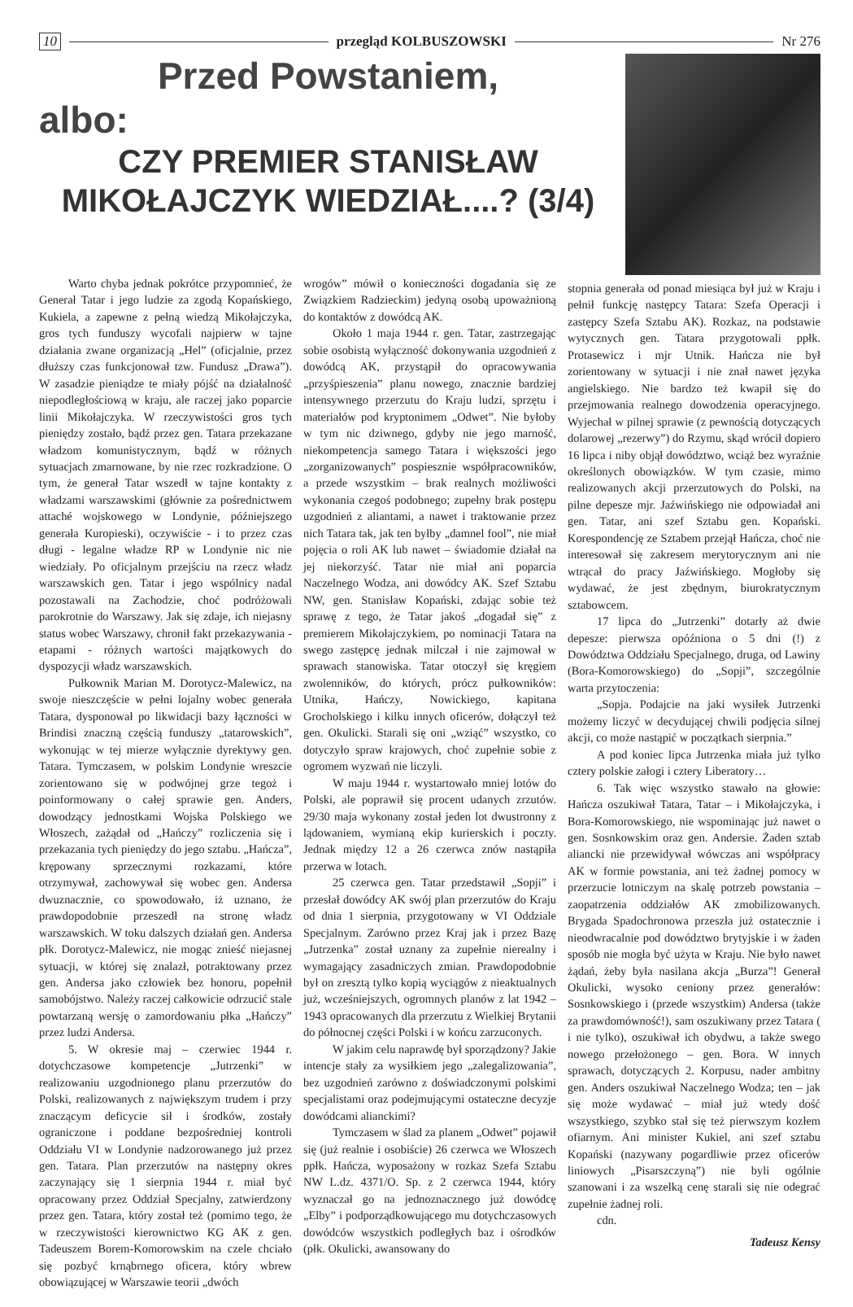10 przegląd KOLBUSZOWSKI Nr 276
Przed Powstaniem,
albo:
CZY PREMIER STANISŁAW
MIKOŁAJCZYK WIEDZIAŁ....? (3/4)
Warto chyba jednak pokrótce przypomnieć, że Generał Tatar i jego ludzie za zgodą Kopańskiego, Kukiela, a zapewne z pełną wiedzą Mikołajczyka, gros tych funduszy wycofali najpierw w tajne działania zwane organizacją „Hel” (oficjalnie, przez dłuższy czas funkcjonował tzw. Fundusz „Drawa”). W zasadzie pieniądze te miały pójść na działalność niepodległościową w kraju, ale raczej jako poparcie linii Mikołajczyka. W rzeczywistości gros tych pieniędzy zostało, bądź przez gen. Tatara przekazane władzom komunistycznym, bądź w różnych sytuacjach zmarnowane, by nie rzec rozkradzione. O tym, że generał Tatar wszedł w tajne kontakty z władzami warszawskimi (głównie za pośrednictwem attaché wojskowego w Londynie, późniejszego generała Kuropieski), oczywiście - i to przez czas długi - legalne władze RP w Londynie nic nie wiedziały. Po oficjalnym przejściu na rzecz władz warszawskich gen. Tatar i jego wspólnicy nadal pozostawali na Zachodzie, choć podróżowali parokrotnie do Warszawy. Jak się zdaje, ich niejasny status wobec Warszawy, chronił fakt przekazywania - etapami - różnych wartości majątkowych do dyspozycji władz warszawskich.
Pułkownik Marian M. Dorotycz-Malewicz, na swoje nieszczęście w pełni lojalny wobec generała Tatara, dysponował po likwidacji bazy łączności w Brindisi znaczną częścią funduszy „tatarowskich”, wykonując w tej mierze wyłącznie dyrektywy gen. Tatara. Tymczasem, w polskim Londynie wreszcie zorientowano się w podwójnej grze tegoż i poinformowany o całej sprawie gen. Anders, dowodzący jednostkami Wojska Polskiego we Włoszech, zażądał od „Hańczy” rozliczenia się i przekazania tych pieniędzy do jego sztabu. „Hańcza”, krępowany sprzecznymi rozkazami, które otrzymywał, zachowywał się wobec gen. Andersa dwuznacznie, co spowodowało, iż uznano, że prawdopodobnie przeszedł na stronę władz warszawskich. W toku dalszych działań gen. Andersa płk. Dorotycz-Malewicz, nie mogąc znieść niejasnej sytuacji, w której się znalazł, potraktowany przez gen. Andersa jako człowiek bez honoru, popełnił samobójstwo. Należy raczej całkowicie odrzucić stale powtarzaną wersję o zamordowaniu płka „Hańczy” przez ludzi Andersa.
5. W okresie maj – czerwiec 1944 r. dotychczasowe kompetencje „Jutrzenki” w realizowaniu uzgodnionego planu przerzutów do Polski, realizowanych z największym trudem i przy znaczącym deficycie sił i środków, zostały ograniczone i poddane bezpośredniej kontroli Oddziału VI w Londynie nadzorowanego już przez gen. Tatara. Plan przerzutów na następny okres zaczynający się 1 sierpnia 1944 r. miał być opracowany przez Oddział Specjalny, zatwierdzony przez gen. Tatara, który został też (pomimo tego, że w rzeczywistości kierownictwo KG AK z gen. Tadeuszem Borem-Komorowskim na czele chciało się pozbyć krnąbrnego oficera, który wbrew obowiązującej w Warszawie teorii „dwóch
wrogów” mówił o konieczności dogadania się ze Związkiem Radzieckim) jedyną osobą upoważnioną do kontaktów z dowódcą AK.
Około 1 maja 1944 r. gen. Tatar, zastrzegając sobie osobistą wyłączność dokonywania uzgodnień z dowódcą AK, przystąpił do opracowywania „przyśpieszenia” planu nowego, znacznie bardziej intensywnego przerzutu do Kraju ludzi, sprzętu i materiałów pod kryptonimem „Odwet”. Nie byłoby w tym nic dziwnego, gdyby nie jego marność, niekompetencja samego Tatara i większości jego „zorganizowanych” pospiesznie współpracowników, a przede wszystkim – brak realnych możliwości wykonania czegoś podobnego; zupełny brak postępu uzgodnień z aliantami, a nawet i traktowanie przez nich Tatara tak, jak ten byłby „damnel fool”, nie miał pojęcia o roli AK lub nawet – świadomie działał na jej niekorzyść. Tatar nie miał ani poparcia Naczelnego Wodza, ani dowódcy AK. Szef Sztabu NW, gen. Stanisław Kopański, zdając sobie też sprawę z tego, że Tatar jakoś „dogadał się” z premierem Mikołajczykiem, po nominacji Tatara na swego zastępcę jednak milczał i nie zajmował w sprawach stanowiska. Tatar otoczył się kręgiem zwolenników, do których, prócz pułkowników: Utnika, Hańczy, Nowickiego, kapitana Grocholskiego i kilku innych oficerów, dołączył też gen. Okulicki. Starali się oni „wziąć” wszystko, co dotyczyło spraw krajowych, choć zupełnie sobie z ogromem wyzwań nie liczyli.
W maju 1944 r. wystartowało mniej lotów do Polski, ale poprawił się procent udanych zrzutów. 29/30 maja wykonany został jeden lot dwustronny z lądowaniem, wymianą ekip kurierskich i poczty. Jednak między 12 a 26 czerwca znów nastąpiła przerwa w lotach.
25 czerwca gen. Tatar przedstawił „Sopji” i przesłał dowódcy AK swój plan przerzutów do Kraju od dnia 1 sierpnia, przygotowany w VI Oddziale Specjalnym. Zarówno przez Kraj jak i przez Bazę „Jutrzenka” został uznany za zupełnie nierealny i wymagający zasadniczych zmian. Prawdopodobnie był on zresztą tylko kopią wyciągów z nieaktualnych już, wcześniejszych, ogromnych planów z lat 1942 – 1943 opracowanych dla przerzutu z Wielkiej Brytanii do północnej części Polski i w końcu zarzuconych.
W jakim celu naprawdę był sporządzony? Jakie intencje stały za wysiłkiem jego „zalegalizowania”, bez uzgodnień zarówno z doświadczonymi polskimi specjalistami oraz podejmującymi ostateczne decyzje dowódcami alianckimi?
Tymczasem w ślad za planem „Odwet” pojawił się (już realnie i osobiście) 26 czerwca we Włoszech ppłk. Hańcza, wyposażony w rozkaz Szefa Sztabu NW L.dz. 4371/O. Sp. z 2 czerwca 1944, który wyznaczał go na jednoznacznego już dowódcę „Elby” i podporządkowującego mu dotychczasowych dowódców wszystkich podległych baz i ośrodków (płk. Okulicki, awansowany do
stopnia generała od ponad miesiąca był już w Kraju i pełnił funkcję następcy Tatara: Szefa Operacji i zastępcy Szefa Sztabu AK). Rozkaz, na podstawie wytycznych gen. Tatara przygotowali ppłk. Protasewicz i mjr Utnik. Hańcza nie był zorientowany w sytuacji i nie znał nawet języka angielskiego. Nie bardzo też kwapił się do przejmowania realnego dowodzenia operacyjnego. Wyjechał w pilnej sprawie (z pewnością dotyczących dolarowej „rezerwy”) do Rzymu, skąd wrócił dopiero 16 lipca i niby objął dowództwo, wciąż bez wyraźnie określonych obowiązków. W tym czasie, mimo realizowanych akcji przerzutowych do Polski, na pilne depesze mjr. Jaźwińskiego nie odpowiadał ani gen. Tatar, ani szef Sztabu gen. Kopański. Korespondencję ze Sztabem przejął Hańcza, choć nie interesował się zakresem merytorycznym ani nie wtrącał do pracy Jaźwińskiego. Mogłoby się wydawać, że jest zbędnym, biurokratycznym sztabowcem.
17 lipca do „Jutrzenki” dotarły aż dwie depesze: pierwsza opóźniona o 5 dni (!) z Dowództwa Oddziału Specjalnego, druga, od Lawiny (Bora-Komorowskiego) do „Sopji”, szczególnie warta przytoczenia:
„Sopja. Podajcie na jaki wysiłek Jutrzenki możemy liczyć w decydującej chwili podjęcia silnej akcji, co może nastąpić w początkach sierpnia.”
A pod koniec lipca Jutrzenka miała już tylko cztery polskie załogi i cztery Liberatory…
6. Tak więc wszystko stawało na głowie: Hańcza oszukiwał Tatara, Tatar – i Mikołajczyka, i Bora-Komorowskiego, nie wspominając już nawet o gen. Sosnkowskim oraz gen. Andersie. Żaden sztab aliancki nie przewidywał wówczas ani współpracy AK w formie powstania, ani też żadnej pomocy w przerzucie lotniczym na skalę potrzeb powstania – zaopatrzenia oddziałów AK zmobilizowanych. Brygada Spadochronowa przeszła już ostatecznie i nieodwracalnie pod dowództwo brytyjskie i w żaden sposób nie mogła być użyta w Kraju. Nie było nawet żądań, żeby była nasilana akcja „Burza”! Generał Okulicki, wysoko ceniony przez generałów: Sosnkowskiego i (przede wszystkim) Andersa (także za prawdomówność!), sam oszukiwany przez Tatara ( i nie tylko), oszukiwał ich obydwu, a także swego nowego przełożonego – gen. Bora. W innych sprawach, dotyczących 2. Korpusu, nader ambitny gen. Anders oszukiwał Naczelnego Wodza; ten – jak się może wydawać – miał już wtedy dość wszystkiego, szybko stał się też pierwszym kozłem ofiarnym. Ani minister Kukiel, ani szef sztabu Kopański (nazywany pogardliwie przez oficerów liniowych „Pisarszczyną”) nie byli ogólnie szanowani i za wszelką cenę starali się nie odegrać zupełnie żadnej roli.
cdn.
Tadeusz Kensy